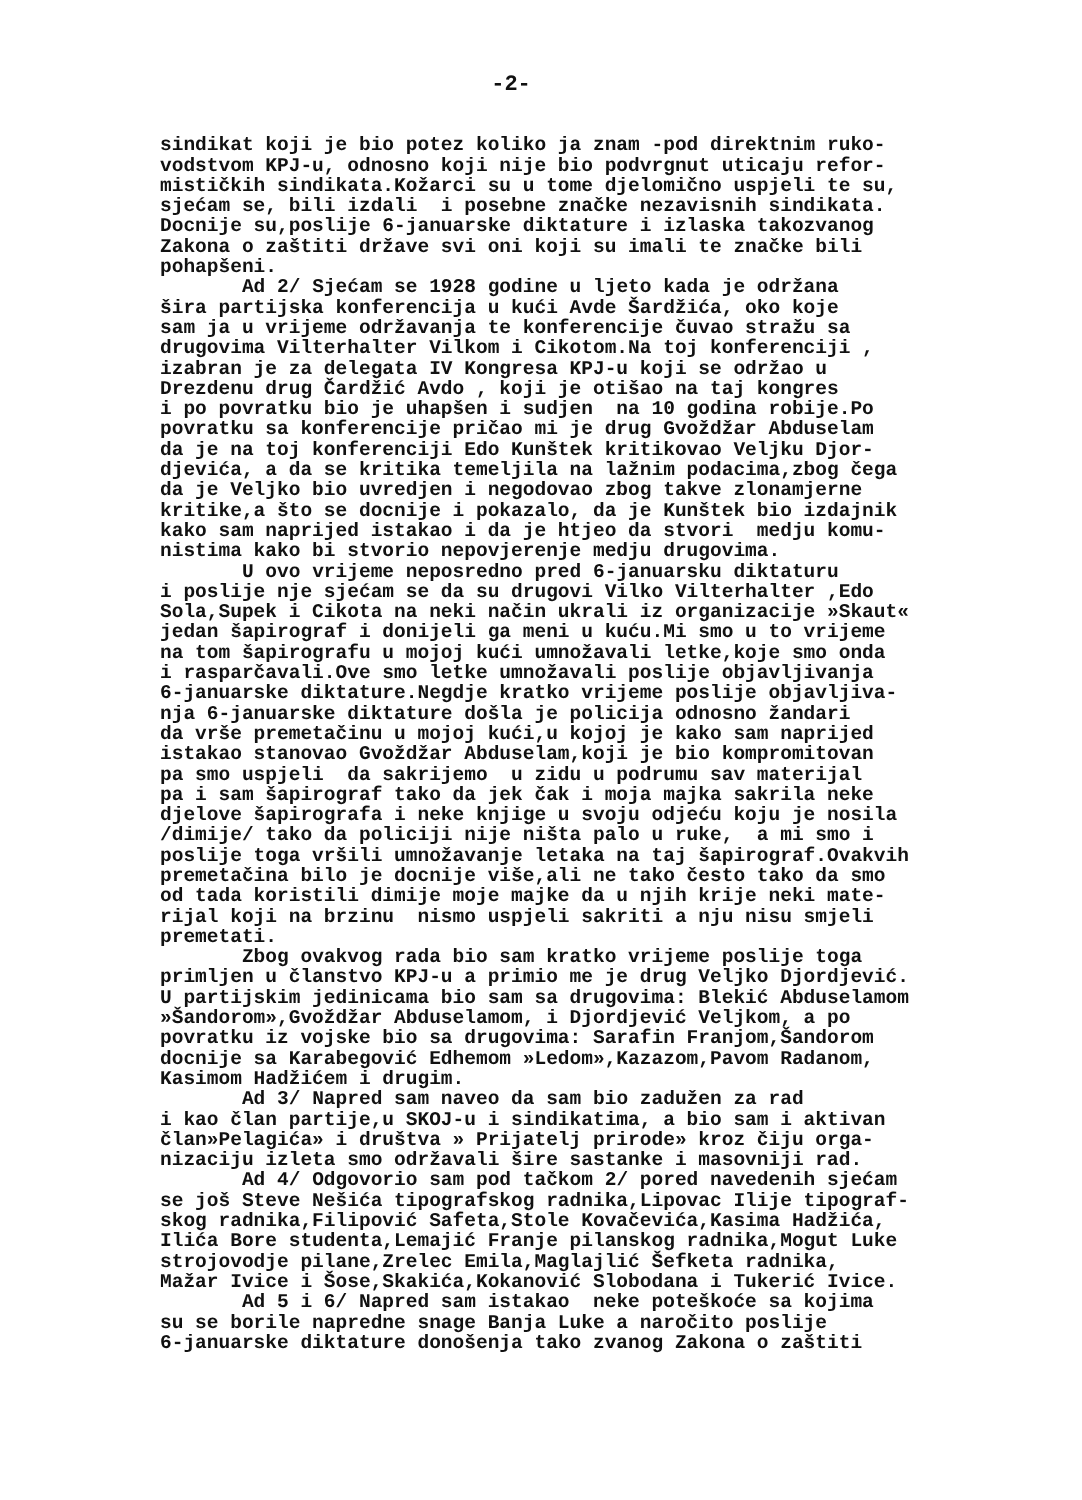-2-
sindikat koji je bio potez koliko ja znam -pod direktnim ruko- vodstvom KPJ-u, odnosno koji nije bio podvrgnut uticaju refor- mističkih sindikata.Kožarci su u tome djelomično uspjeli te su, sjećam se, bili izdali i posebne značke nezavisnih sindikata. Docnije su,poslije 6-januarske diktature i izlaska takozvanog Zakona o zaštiti države svi oni koji su imali te značke bili pohapšeni. Ad 2/ Sjećam se 1928 godine u ljeto kada je održana šira partijska konferencija u kući Avde Šardžića, oko koje sam ja u vrijeme održavanja te konferencije čuvao stražu sa drugovima Vilterhalter Vilkom i Cikotom.Na toj konferenciji , izabran je za delegata IV Kongresa KPJ-u koji se održao u Drezdenu drug Čardžić Avdo , koji je otišao na taj kongres i po povratku bio je uhapšen i sudjen na 10 godina robije.Po povratku sa konferencije pričao mi je drug Gvoždžar Abduselam da je na toj konferenciji Edo Kunštek kritikovao Veljku Djor- djevića, a da se kritika temeljila na lažnim podacima,zbog čega da je Veljko bio uvredjen i negodovao zbog takve zlonamjerne kritike,a što se docnije i pokazalo, da je Kunštek bio izdajnik kako sam naprijed istakao i da je htjeo da stvori medju komu- nistima kako bi stvorio nepovjerenje medju drugovima. U ovo vrijeme neposredno pred 6-januarsku diktaturu i poslije nje sjećam se da su drugovi Vilko Vilterhalter ,Edo Sola,Supek i Cikota na neki način ukrali iz organizacije »Skaut« jedan šapirograf i donijeli ga meni u kuću.Mi smo u to vrijeme na tom šapirografu u mojoj kući umnožavali letke,koje smo onda i rasparčavali.Ove smo letke umnožavali poslije objavljivanja 6-januarske diktature.Negdje kratko vrijeme poslije objavljiva- nja 6-januarske diktature došla je policija odnosno žandari da vrše premetačinu u mojoj kući,u kojoj je kako sam naprijed istakao stanovao Gvoždžar Abduselam,koji je bio kompromitovan pa smo uspjeli da sakrijemo u zidu u podrumu sav materijal pa i sam šapirograf tako da jek čak i moja majka sakrila neke djelove šapirografa i neke knjige u svoju odjeću koju je nosila /dimije/ tako da policiji nije ništa palo u ruke, a mi smo i poslije toga vršili umnožavanje letaka na taj šapirograf.Ovakvih premetačina bilo je docnije više,ali ne tako često tako da smo od tada koristili dimije moje majke da u njih krije neki mate- rijal koji na brzinu nismo uspjeli sakriti a nju nisu smjeli premetati. Zbog ovakvog rada bio sam kratko vrijeme poslije toga primljen u članstvo KPJ-u a primio me je drug Veljko Djordjević. U partijskim jedinicama bio sam sa drugovima: Blekić Abduselamom »Šandorom»,Gvoždžar Abduselamom, i Djordjević Veljkom, a po povratku iz vojske bio sa drugovima: Sarafin Franjom,Šandorom docnije sa Karabegović Edhemom »Ledom»,Kazazom,Pavom Radanom, Kasimom Hadžićem i drugim. Ad 3/ Napred sam naveo da sam bio zadužen za rad i kao član partije,u SKOJ-u i sindikatima, a bio sam i aktivan član»Pelagića» i društva » Prijatelj prirode» kroz čiju orga- nizaciju izleta smo održavali šire sastanke i masovniji rad. Ad 4/ Odgovorio sam pod tačkom 2/ pored navedenih sjećam se još Steve Nešića tipografskog radnika,Lipovac Ilije tipograf- skog radnika,Filipović Safeta,Stole Kovačevića,Kasima Hadžića, Ilića Bore studenta,Lemajić Franje pilanskog radnika,Mogut Luke strojovodje pilane,Zrelec Emila,Maglajlić Šefketa radnika, Mažar Ivice i Šose,Skakića,Kokanović Slobodana i Tukerić Ivice. Ad 5 i 6/ Napred sam istakao neke poteškoće sa kojima su se borile napredne snage Banja Luke a naročito poslije 6-januarske diktature donošenja tako zvanog Zakona o zaštiti